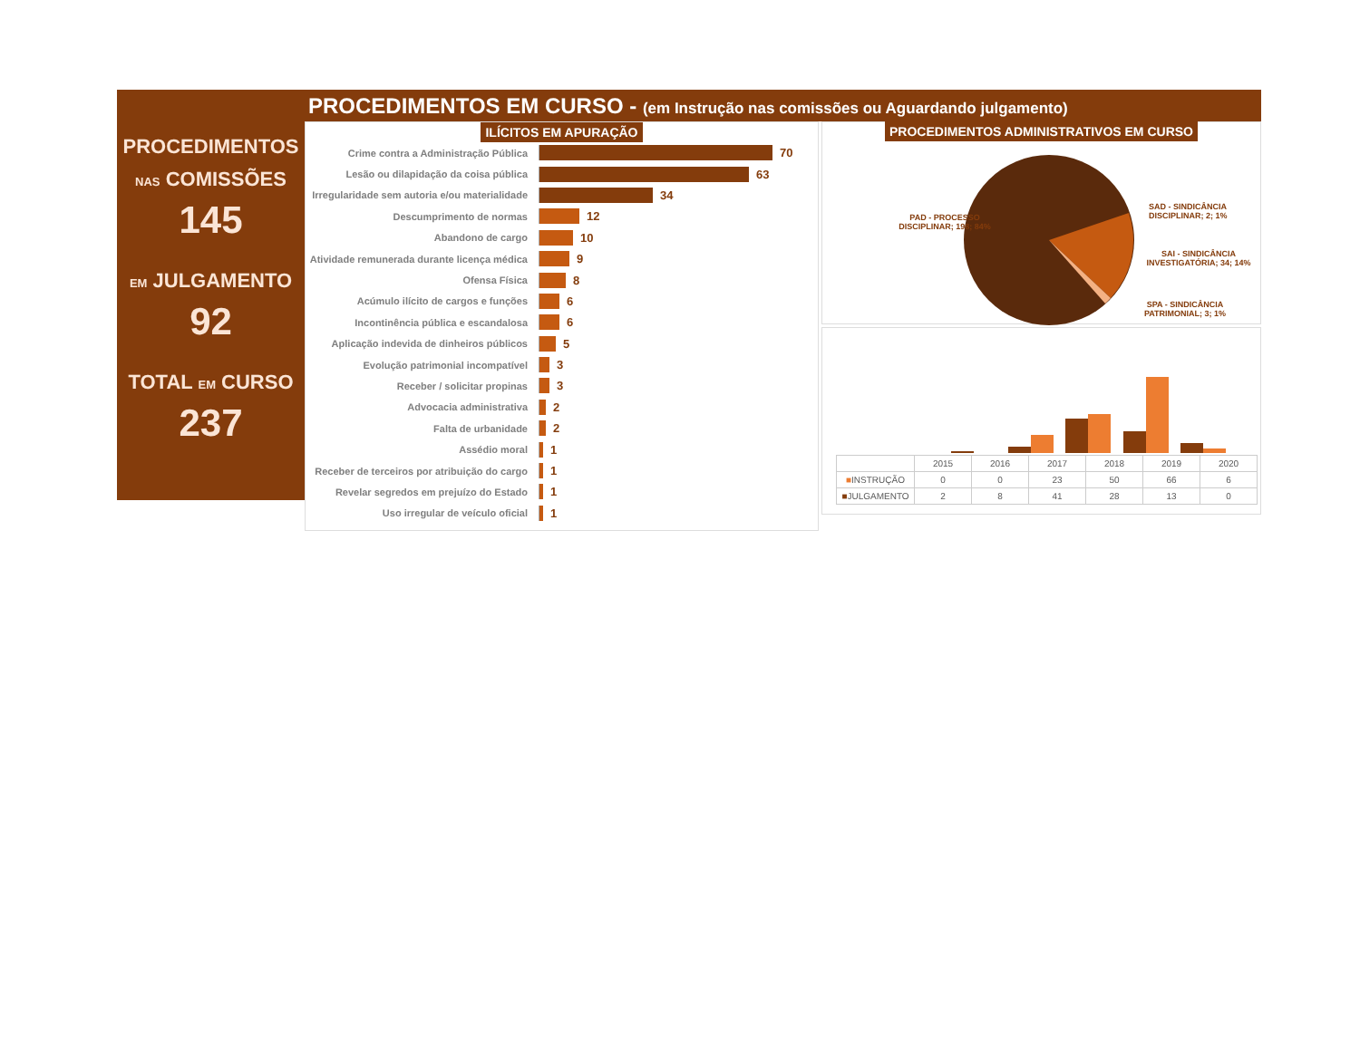PROCEDIMENTOS EM CURSO - (em Instrução nas comissões ou Aguardando julgamento)
PROCEDIMENTOS
NAS COMISSÕES
145
EM JULGAMENTO
92
TOTAL EM CURSO
237
ILÍCITOS EM APURAÇÃO
Crime contra a Administração Pública
70
Lesão ou dilapidação da coisa pública
63
Irregularidade sem autoria e/ou materialidade
34
Descumprimento de normas
12
Abandono de cargo
10
Atividade remunerada durante licença médica
9
Ofensa Física
8
Acúmulo ilícito de cargos e funções
6
Incontinência pública e escandalosa
6
Aplicação indevida de dinheiros públicos
5
Evolução patrimonial incompatível
3
Receber / solicitar propinas
3
Advocacia administrativa
2
Falta de urbanidade
2
Assédio moral
1
Receber de terceiros por atribuição do cargo
1
Revelar segredos em prejuízo do Estado
1
Uso irregular de veículo oficial
1
PROCEDIMENTOS ADMINISTRATIVOS EM CURSO
PAD - PROCESSO DISCIPLINAR; 198; 84%
SAD - SINDICÂNCIA DISCIPLINAR; 2; 1%
SAI - SINDICÂNCIA INVESTIGATÓRIA; 34; 14%
SPA - SINDICÂNCIA PATRIMONIAL; 3; 1%
| | 2015 | 2016 | 2017 | 2018 | 2019 | 2020 |
| --- | --- | --- | --- | --- | --- | --- |
| ■ INSTRUÇÃO | 0 | 0 | 23 | 50 | 66 | 6 |
| ■ JULGAMENTO | 2 | 8 | 41 | 28 | 13 | 0 |